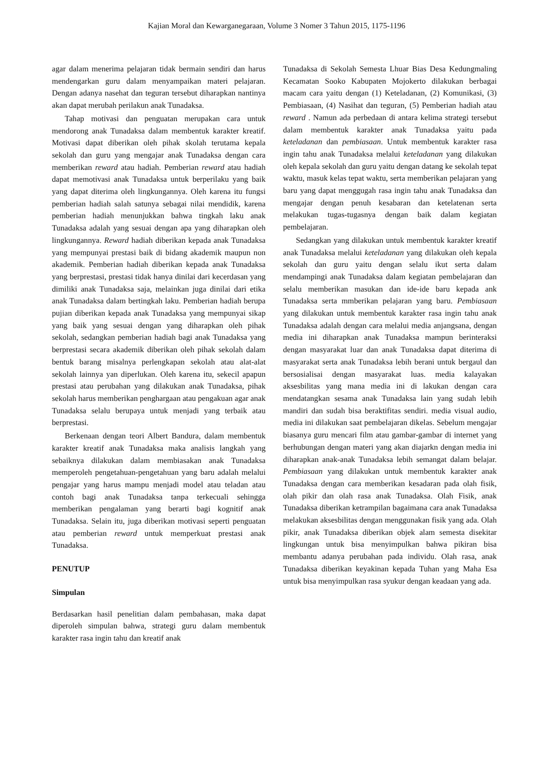Kajian Moral dan Kewarganegaraan, Volume 3 Nomer 3 Tahun 2015, 1175-1196
agar dalam menerima pelajaran tidak bermain sendiri dan harus mendengarkan guru dalam menyampaikan materi pelajaran. Dengan adanya nasehat dan teguran tersebut diharapkan nantinya akan dapat merubah perilakun anak Tunadaksa.
Tahap motivasi dan penguatan merupakan cara untuk mendorong anak Tunadaksa dalam membentuk karakter kreatif. Motivasi dapat diberikan oleh pihak skolah terutama kepala sekolah dan guru yang mengajar anak Tunadaksa dengan cara memberikan reward atau hadiah. Pemberian reward atau hadiah dapat memotivasi anak Tunadaksa untuk berperilaku yang baik yang dapat diterima oleh lingkungannya. Oleh karena itu fungsi pemberian hadiah salah satunya sebagai nilai mendidik, karena pemberian hadiah menunjukkan bahwa tingkah laku anak Tunadaksa adalah yang sesuai dengan apa yang diharapkan oleh lingkungannya. Reward hadiah diberikan kepada anak Tunadaksa yang mempunyai prestasi baik di bidang akademik maupun non akademik. Pemberian hadiah diberikan kepada anak Tunadaksa yang berprestasi, prestasi tidak hanya dinilai dari kecerdasan yang dimiliki anak Tunadaksa saja, melainkan juga dinilai dari etika anak Tunadaksa dalam bertingkah laku. Pemberian hadiah berupa pujian diberikan kepada anak Tunadaksa yang mempunyai sikap yang baik yang sesuai dengan yang diharapkan oleh pihak sekolah, sedangkan pemberian hadiah bagi anak Tunadaksa yang berprestasi secara akademik diberikan oleh pihak sekolah dalam bentuk barang misalnya perlengkapan sekolah atau alat-alat sekolah lainnya yan diperlukan. Oleh karena itu, sekecil apapun prestasi atau perubahan yang dilakukan anak Tunadaksa, pihak sekolah harus memberikan penghargaan atau pengakuan agar anak Tunadaksa selalu berupaya untuk menjadi yang terbaik atau berprestasi.
Berkenaan dengan teori Albert Bandura, dalam membentuk karakter kreatif anak Tunadaksa maka analisis langkah yang sebaiknya dilakukan dalam membiasakan anak Tunadaksa memperoleh pengetahuan-pengetahuan yang baru adalah melalui pengajar yang harus mampu menjadi model atau teladan atau contoh bagi anak Tunadaksa tanpa terkecuali sehingga memberikan pengalaman yang berarti bagi kognitif anak Tunadaksa. Selain itu, juga diberikan motivasi seperti penguatan atau pemberian reward untuk memperkuat prestasi anak Tunadaksa.
PENUTUP
Simpulan
Berdasarkan hasil penelitian dalam pembahasan, maka dapat diperoleh simpulan bahwa, strategi guru dalam membentuk karakter rasa ingin tahu dan kreatif anak
Tunadaksa di Sekolah Semesta Lhuar Bias Desa Kedungmaling Kecamatan Sooko Kabupaten Mojokerto dilakukan berbagai macam cara yaitu dengan (1) Keteladanan, (2) Komunikasi, (3) Pembiasaan, (4) Nasihat dan teguran, (5) Pemberian hadiah atau reward . Namun ada perbedaan di antara kelima strategi tersebut dalam membentuk karakter anak Tunadaksa yaitu pada keteladanan dan pembiasaan. Untuk membentuk karakter rasa ingin tahu anak Tunadaksa melalui keteladanan yang dilakukan oleh kepala sekolah dan guru yaitu dengan datang ke sekolah tepat waktu, masuk kelas tepat waktu, serta memberikan pelajaran yang baru yang dapat menggugah rasa ingin tahu anak Tunadaksa dan mengajar dengan penuh kesabaran dan ketelatenan serta melakukan tugas-tugasnya dengan baik dalam kegiatan pembelajaran.
Sedangkan yang dilakukan untuk membentuk karakter kreatif anak Tunadaksa melalui keteladanan yang dilakukan oleh kepala sekolah dan guru yaitu dengan selalu ikut serta dalam mendampingi anak Tunadaksa dalam kegiatan pembelajaran dan selalu memberikan masukan dan ide-ide baru kepada ank Tunadaksa serta mmberikan pelajaran yang baru. Pembiasaan yang dilakukan untuk membentuk karakter rasa ingin tahu anak Tunadaksa adalah dengan cara melalui media anjangsana, dengan media ini diharapkan anak Tunadaksa mampun berinteraksi dengan masyarakat luar dan anak Tunadaksa dapat diterima di masyarakat serta anak Tunadaksa lebih berani untuk bergaul dan bersosialisai dengan masyarakat luas. media kalayakan aksesbilitas yang mana media ini di lakukan dengan cara mendatangkan sesama anak Tunadaksa lain yang sudah lebih mandiri dan sudah bisa beraktifitas sendiri. media visual audio, media ini dilakukan saat pembelajaran dikelas. Sebelum mengajar biasanya guru mencari film atau gambar-gambar di internet yang berhubungan dengan materi yang akan diajarkn dengan media ini diharapkan anak-anak Tunadaksa lebih semangat dalam belajar. Pembiasaan yang dilakukan untuk membentuk karakter anak Tunadaksa dengan cara memberikan kesadaran pada olah fisik, olah pikir dan olah rasa anak Tunadaksa. Olah Fisik, anak Tunadaksa diberikan ketrampilan bagaimana cara anak Tunadaksa melakukan aksesbilitas dengan menggunakan fisik yang ada. Olah pikir, anak Tunadaksa diberikan objek alam semesta disekitar lingkungan untuk bisa menyimpulkan bahwa pikiran bisa membantu adanya perubahan pada individu. Olah rasa, anak Tunadaksa diberikan keyakinan kepada Tuhan yang Maha Esa untuk bisa menyimpulkan rasa syukur dengan keadaan yang ada.